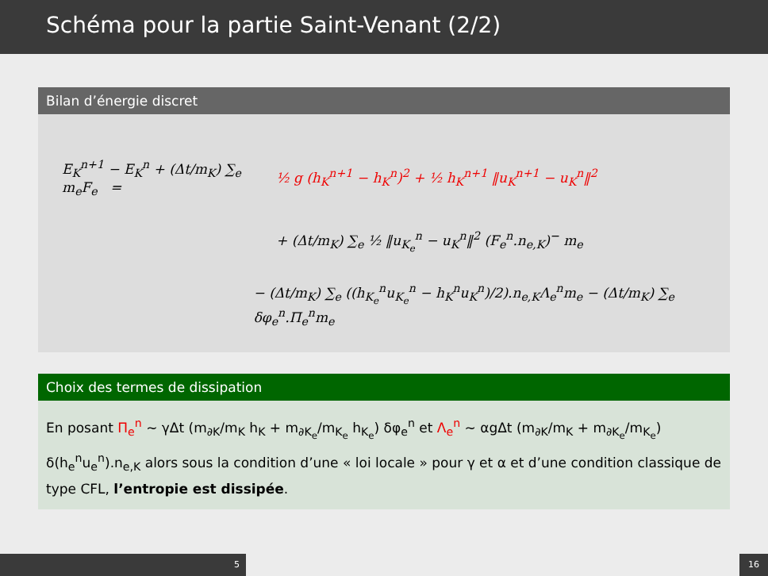Schéma pour la partie Saint-Venant (2/2)
Bilan d’énergie discret
E<sub>K</sub><sup>n+1</sup> − E<sub>K</sub><sup>n</sup> + (Δt/m<sub>K</sub>) ∑<sub>e</sub> m<sub>e</sub>F<sub>e</sub> = ½ g (h<sub>K</sub><sup>n+1</sup> − h<sub>K</sub><sup>n</sup>)<sup>2</sup> + ½ h<sub>K</sub><sup>n+1</sup> ‖u<sub>K</sub><sup>n+1</sup> − u<sub>K</sub><sup>n</sup>‖<sup>2</sup>
+ (Δt/m<sub>K</sub>) ∑<sub>e</sub> ½ ‖u<sub>K<sub>e</sub></sub><sup>n</sup> − u<sub>K</sub><sup>n</sup>‖<sup>2</sup> (F<sub>e</sub><sup>n</sup>.n<sub>e,K</sub>)<sup>−</sup> m<sub>e</sub>
− (Δt/m<sub>K</sub>) ∑<sub>e</sub> ((h<sub>K<sub>e</sub></sub><sup>n</sup>u<sub>K<sub>e</sub></sub><sup>n</sup> − h<sub>K</sub><sup>n</sup>u<sub>K</sub><sup>n</sup>)/2).n<sub>e,K</sub>Λ<sub>e</sub><sup>n</sup>m<sub>e</sub> − (Δt/m<sub>K</sub>) ∑<sub>e</sub> δφ<sub>e</sub><sup>n</sup>.Π<sub>e</sub><sup>n</sup>m<sub>e</sub>
Choix des termes de dissipation
En posant Π<sub>e</sub><sup>n</sup> ~ γΔt (m<sub>∂K</sub>/m<sub>K</sub> h<sub>K</sub> + m<sub>∂K<sub>e</sub></sub>/m<sub>K<sub>e</sub></sub> h<sub>K<sub>e</sub></sub>) δφ<sub>e</sub><sup>n</sup> et Λ<sub>e</sub><sup>n</sup> ~ αgΔt (m<sub>∂K</sub>/m<sub>K</sub> + m<sub>∂K<sub>e</sub></sub>/m<sub>K<sub>e</sub></sub>) δ(h<sub>e</sub><sup>n</sup>u<sub>e</sub><sup>n</sup>).n<sub>e,K</sub> alors sous la condition d’une « loi locale » pour γ et α et d’une condition classique de type CFL, l’entropie est dissipée.
5 16